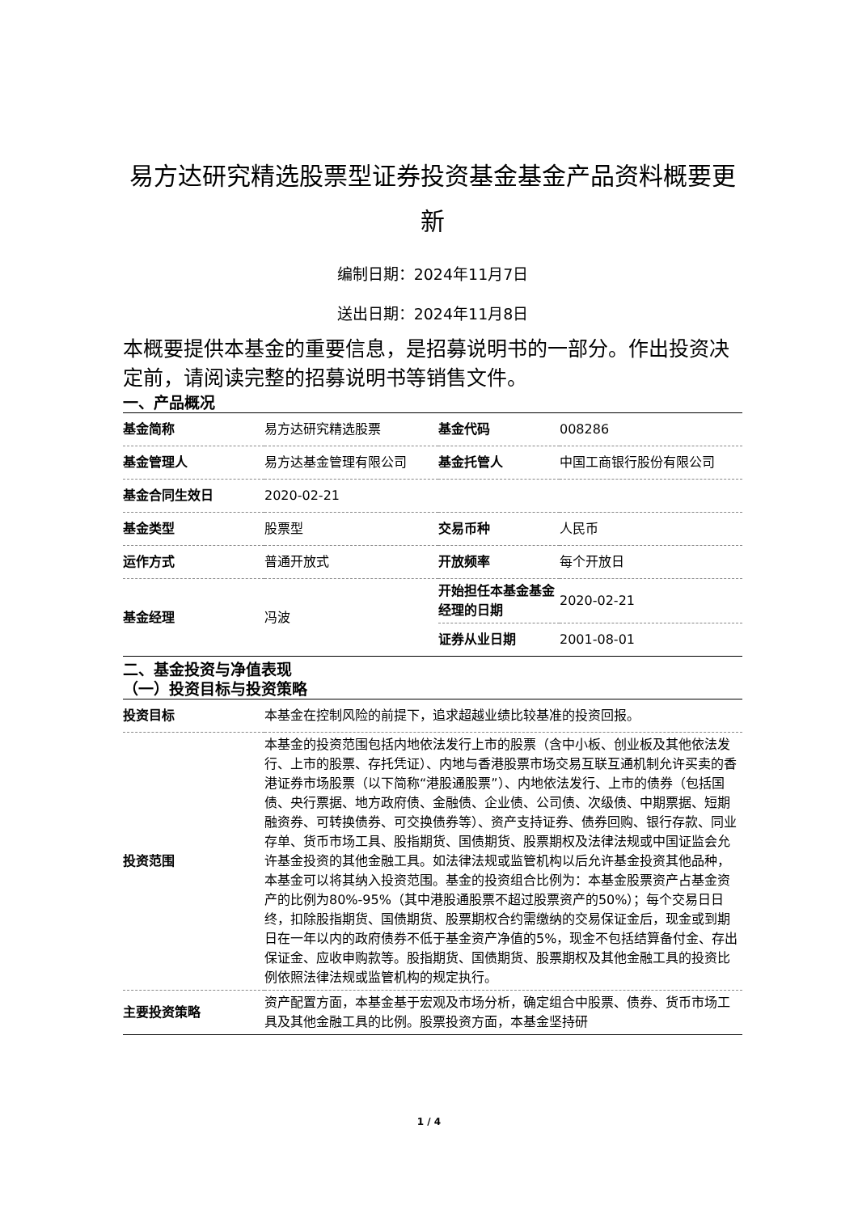易方达研究精选股票型证券投资基金基金产品资料概要更新
编制日期：2024年11月7日
送出日期：2024年11月8日
本概要提供本基金的重要信息，是招募说明书的一部分。作出投资决定前，请阅读完整的招募说明书等销售文件。
一、产品概况
| 基金简称 | 易方达研究精选股票 | 基金代码 | 008286 |
| 基金管理人 | 易方达基金管理有限公司 | 基金托管人 | 中国工商银行股份有限公司 |
| 基金合同生效日 | 2020-02-21 | | |
| 基金类型 | 股票型 | 交易币种 | 人民币 |
| 运作方式 | 普通开放式 | 开放频率 | 每个开放日 |
| 基金经理 | 冯波 | 开始担任本基金基金经理的日期 | 2020-02-21 |
| | | 证券从业日期 | 2001-08-01 |
二、基金投资与净值表现
（一）投资目标与投资策略
| 投资目标 | 本基金在控制风险的前提下，追求超越业绩比较基准的投资回报。 |
| 投资范围 | 本基金的投资范围包括内地依法发行上市的股票（含中小板、创业板及其他依法发行、上市的股票、存托凭证）、内地与香港股票市场交易互联互通机制允许买卖的香港证券市场股票（以下简称“港股通股票”）、内地依法发行、上市的债券（包括国债、央行票据、地方政府债、金融债、企业债、公司债、次级债、中期票据、短期融资券、可转换债券、可交换债券等）、资产支持证券、债券回购、银行存款、同业存单、货币市场工具、股指期货、国债期货、股票期权及法律法规或中国证监会允许基金投资的其他金融工具。如法律法规或监管机构以后允许基金投资其他品种，本基金可以将其纳入投资范围。基金的投资组合比例为：本基金股票资产占基金资产的比例为80%-95%（其中港股通股票不超过股票资产的50%）；每个交易日日终，扣除股指期货、国债期货、股票期权合约需缴纳的交易保证金后，现金或到期日在一年以内的政府债券不低于基金资产净值的5%，现金不包括结算备付金、存出保证金、应收申购款等。股指期货、国债期货、股票期权及其他金融工具的投资比例依照法律法规或监管机构的规定执行。 |
| 主要投资策略 | 资产配置方面，本基金基于宏观及市场分析，确定组合中股票、债券、货币市场工具及其他金融工具的比例。股票投资方面，本基金坚持研 |
1 / 4